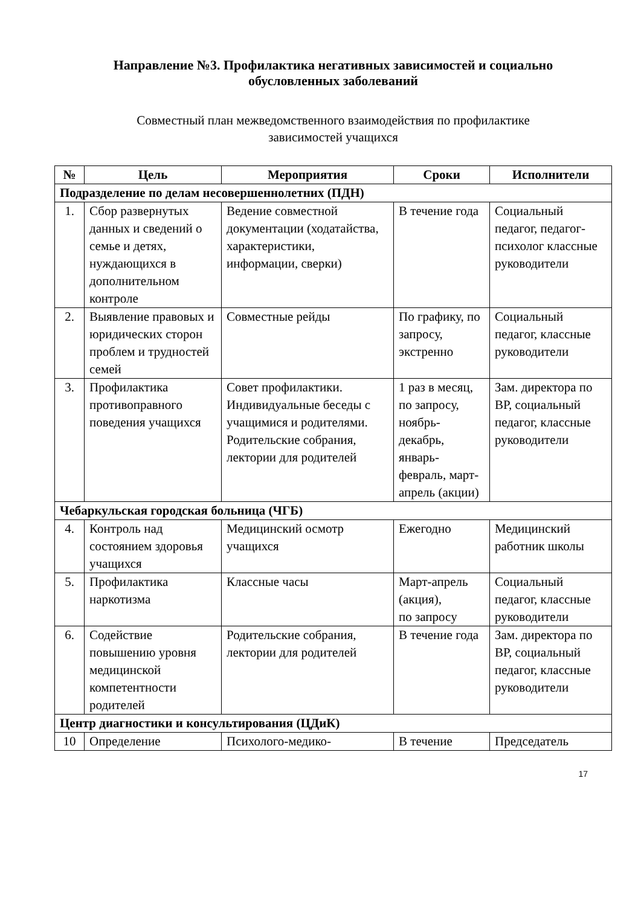Направление №3. Профилактика негативных зависимостей и социально
обусловленных заболеваний
Совместный план межведомственного взаимодействия по профилактике
зависимостей учащихся
| № | Цель | Мероприятия | Сроки | Исполнители |
| --- | --- | --- | --- | --- |
| Подразделение по делам несовершеннолетних (ПДН) | | | | |
| 1. | Сбор развернутых данных и сведений о семье и детях, нуждающихся в дополнительном контроле | Ведение совместной документации (ходатайства, характеристики, информации, сверки) | В течение года | Социальный педагог, педагог-психолог классные руководители |
| 2. | Выявление правовых и юридических сторон проблем и трудностей семей | Совместные рейды | По графику, по запросу, экстренно | Социальный педагог, классные руководители |
| 3. | Профилактика противоправного поведения учащихся | Совет профилактики. Индивидуальные беседы с учащимися и родителями. Родительские собрания, лектории для родителей | 1 раз в месяц, по запросу, ноябрь-декабрь, январь-февраль, март-апрель (акции) | Зам. директора по ВР, социальный педагог, классные руководители |
| Чебаркульская городская больница (ЧГБ) | | | | |
| 4. | Контроль над состоянием здоровья учащихся | Медицинский осмотр учащихся | Ежегодно | Медицинский работник школы |
| 5. | Профилактика наркотизма | Классные часы | Март-апрель (акция), по запросу | Социальный педагог, классные руководители |
| 6. | Содействие повышению уровня медицинской компетентности родителей | Родительские собрания, лектории для родителей | В течение года | Зам. директора по ВР, социальный педагог, классные руководители |
| Центр диагностики и консультирования (ЦДиК) | | | | |
| 10 | Определение | Психолого-медико- | В течение | Председатель |
17